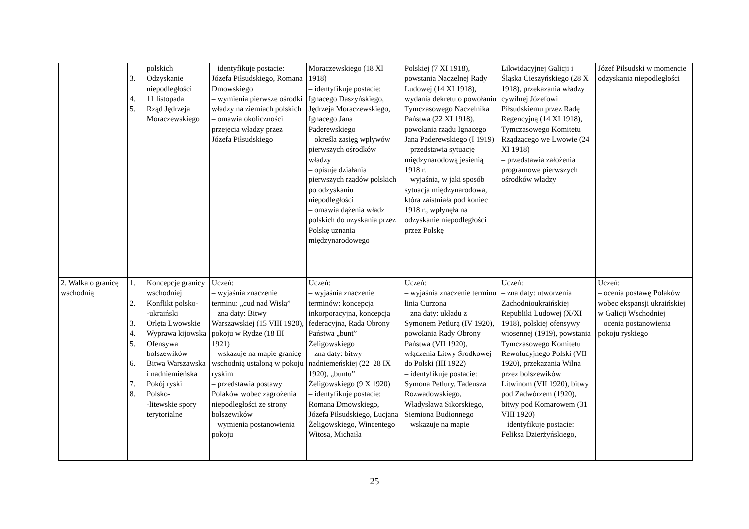| | polskich 3. Odzyskanie niepodległości 4. 11 listopada 5. Rząd Jędrzeja Moraczewskiego | – identyfikuje postacie: Józefa Piłsudskiego, Romana Dmowskiego – wymienia pierwsze ośrodki władzy na ziemiach polskich – omawia okoliczności przejęcia władzy przez Józefa Piłsudskiego | Moraczewskiego (18 XI 1918) – identyfikuje postacie: Ignacego Daszyńskiego, Jędrzeja Moraczewskiego, Ignacego Jana Paderewskiego – określa zasięg wpływów pierwszych ośrodków władzy – opisuje działania pierwszych rządów polskich po odzyskaniu niepodległości – omawia dążenia władz polskich do uzyskania przez Polskę uznania międzynarodowego | Polskiej (7 XI 1918), powstania Naczelnej Rady Ludowej (14 XI 1918), wydania dekretu o powołaniu Tymczasowego Naczelnika Państwa (22 XI 1918), powołania rządu Ignacego Jana Paderewskiego (I 1919) – przedstawia sytuację międzynarodową jesienią 1918 r. – wyjaśnia, w jaki sposób sytuacja międzynarodowa, która zaistniała pod koniec 1918 r., wpłynęła na odzyskanie niepodległości przez Polskę | Likwidacyjnej Galicji i Śląska Cieszyńskiego (28 X 1918), przekazania władzy cywilnej Józefowi Piłsudskiemu przez Radę Regencyjną (14 XI 1918), Tymczasowego Komitetu Rządzącego we Lwowie (24 XI 1918) – przedstawia założenia programowe pierwszych ośrodków władzy | Józef Piłsudski w momencie odzyskania niepodległości |
| 2. Walka o granicę wschodnią | 1. Koncepcje granicy wschodniej 2. Konflikt polsko- -ukraiński 3. Orlęta Lwowskie 4. Wyprawa kijowska 5. Ofensywa bolszewików 6. Bitwa Warszawska i nadniemieńska 7. Pokój ryski 8. Polsko- -litewskie spory terytorialne | Uczeń: – wyjaśnia znaczenie terminu: „cud nad Wisłą” – zna daty: Bitwy Warszawskiej (15 VIII 1920), pokoju w Rydze (18 III 1921) – wskazuje na mapie granicę wschodnią ustaloną w pokoju ryskim – przedstawia postawy Polaków wobec zagrożenia niepodległości ze strony bolszewików – wymienia postanowienia pokoju | Uczeń: – wyjaśnia znaczenie terminów: koncepcja inkorporacyjna, koncepcja federacyjna, Rada Obrony Państwa „bunt” Żeligowskiego – zna daty: bitwy nadniemeńskiej (22–28 IX 1920), „buntu” Żeligowskiego (9 X 1920) – identyfikuje postacie: Romana Dmowskiego, Józefa Piłsudskiego, Lucjana Żeligowskiego, Wincentego Witosa, Michaiła | Uczeń: – wyjaśnia znaczenie terminu linia Curzona – zna daty: układu z Symonem Petlurą (IV 1920), powołania Rady Obrony Państwa (VII 1920), włączenia Litwy Środkowej do Polski (III 1922) – identyfikuje postacie: Symona Petlury, Tadeusza Rozwadowskiego, Władysława Sikorskiego, Siemiona Budionnego – wskazuje na mapie | Uczeń: – zna daty: utworzenia Zachodnioukraińskiej Republiki Ludowej (X/XI 1918), polskiej ofensywy wiosennej (1919), powstania Tymczasowego Komitetu Rewolucyjnego Polski (VII 1920), przekazania Wilna przez bolszewików Litwinom (VII 1920), bitwy pod Zadwórzem (1920), bitwy pod Komarowem (31 VIII 1920) – identyfikuje postacie: Feliksa Dzierżyńskiego, | Uczeń: – ocenia postawę Polaków wobec ekspansji ukraińskiej w Galicji Wschodniej – ocenia postanowienia pokoju ryskiego |
25